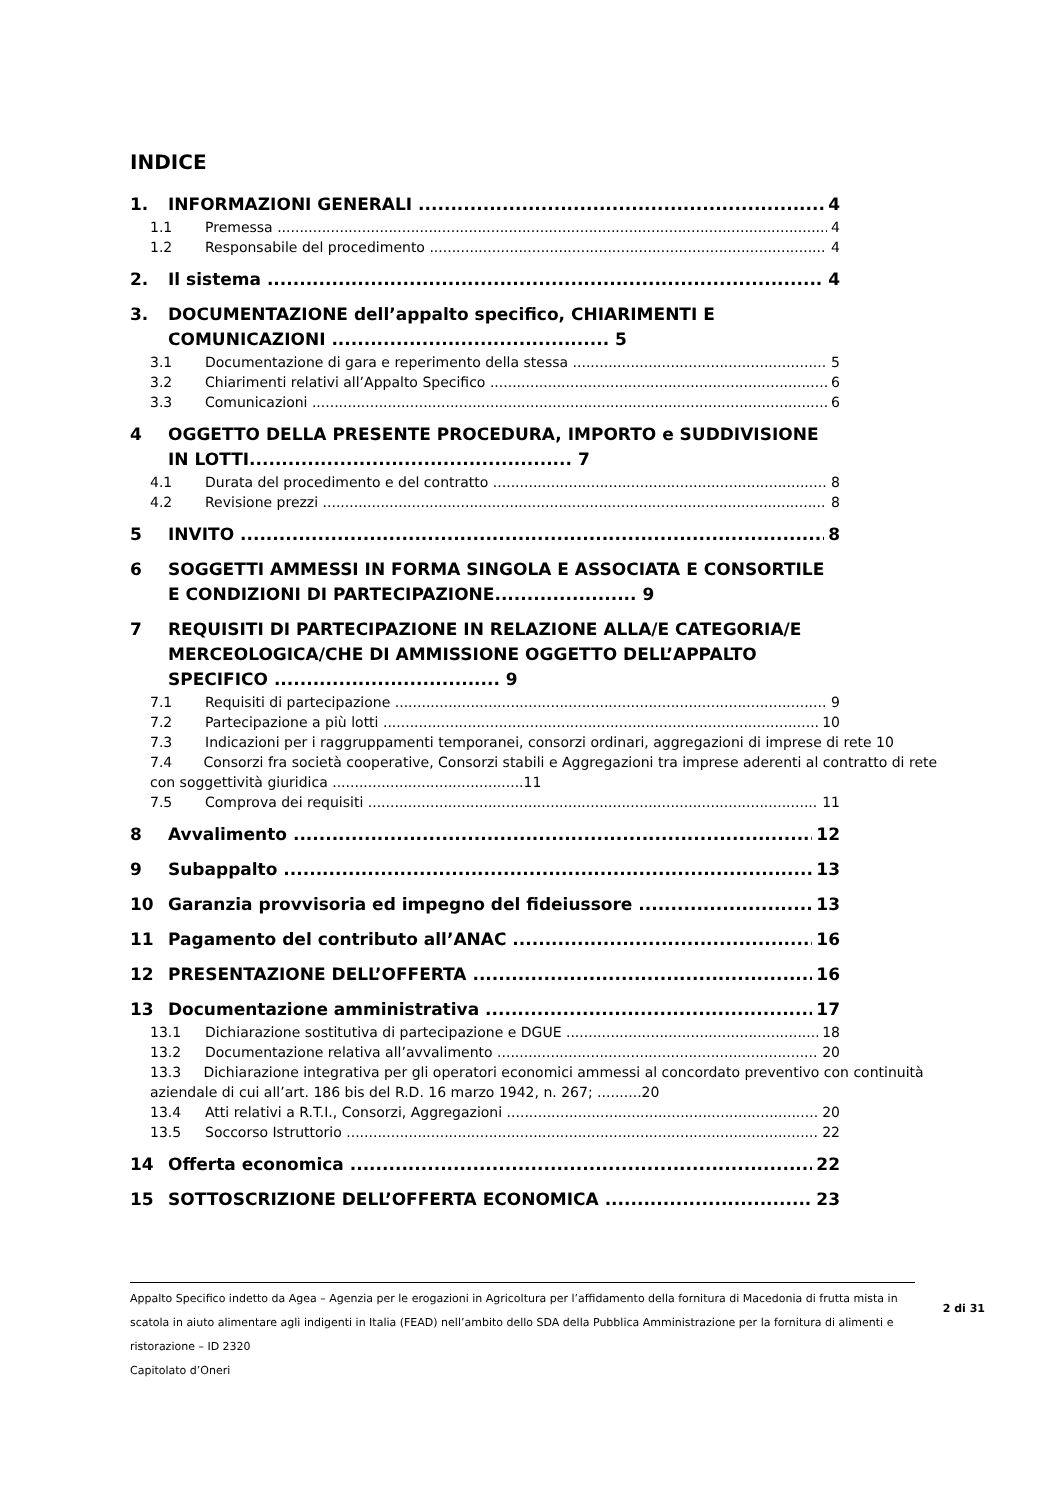INDICE
1. INFORMAZIONI GENERALI 4
1.1 Premessa 4
1.2 Responsabile del procedimento 4
2. Il sistema 4
3. DOCUMENTAZIONE dell’appalto specifico, CHIARIMENTI E COMUNICAZIONI ........................................... 5
3.1 Documentazione di gara e reperimento della stessa 5
3.2 Chiarimenti relativi all’Appalto Specifico 6
3.3 Comunicazioni 6
4 OGGETTO DELLA PRESENTE PROCEDURA, IMPORTO e SUDDIVISIONE IN LOTTI.................................................. 7
4.1 Durata del procedimento e del contratto 8
4.2 Revisione prezzi 8
5 INVITO 8
6 SOGGETTI AMMESSI IN FORMA SINGOLA E ASSOCIATA E CONSORTILE E CONDIZIONI DI PARTECIPAZIONE...................... 9
7 REQUISITI DI PARTECIPAZIONE IN RELAZIONE ALLA/E CATEGORIA/E MERCEOLOGICA/CHE DI AMMISSIONE OGGETTO DELL’APPALTO SPECIFICO ................................... 9
7.1 Requisiti di partecipazione 9
7.2 Partecipazione a più lotti 10
7.3 Indicazioni per i raggruppamenti temporanei, consorzi ordinari, aggregazioni di imprese di rete 10
7.4 Consorzi fra società cooperative, Consorzi stabili e Aggregazioni tra imprese aderenti al contratto di rete con soggettività giuridica ...........................................11
7.5 Comprova dei requisiti 11
8 Avvalimento 12
9 Subappalto 13
10 Garanzia provvisoria ed impegno del fideiussore 13
11 Pagamento del contributo all’ANAC 16
12 PRESENTAZIONE DELL’OFFERTA 16
13 Documentazione amministrativa 17
13.1 Dichiarazione sostitutiva di partecipazione e DGUE 18
13.2 Documentazione relativa all’avvalimento 20
13.3 Dichiarazione integrativa per gli operatori economici ammessi al concordato preventivo con continuità aziendale di cui all’art. 186 bis del R.D. 16 marzo 1942, n. 267; ..........20
13.4 Atti relativi a R.T.I., Consorzi, Aggregazioni 20
13.5 Soccorso Istruttorio 22
14 Offerta economica 22
15 SOTTOSCRIZIONE DELL’OFFERTA ECONOMICA 23
Appalto Specifico indetto da Agea – Agenzia per le erogazioni in Agricoltura per l’affidamento della fornitura di Macedonia di frutta mista in scatola in aiuto alimentare agli indigenti in Italia (FEAD) nell’ambito dello SDA della Pubblica Amministrazione per la fornitura di alimenti e ristorazione – ID 2320
Capitolato d’Oneri
2 di 31